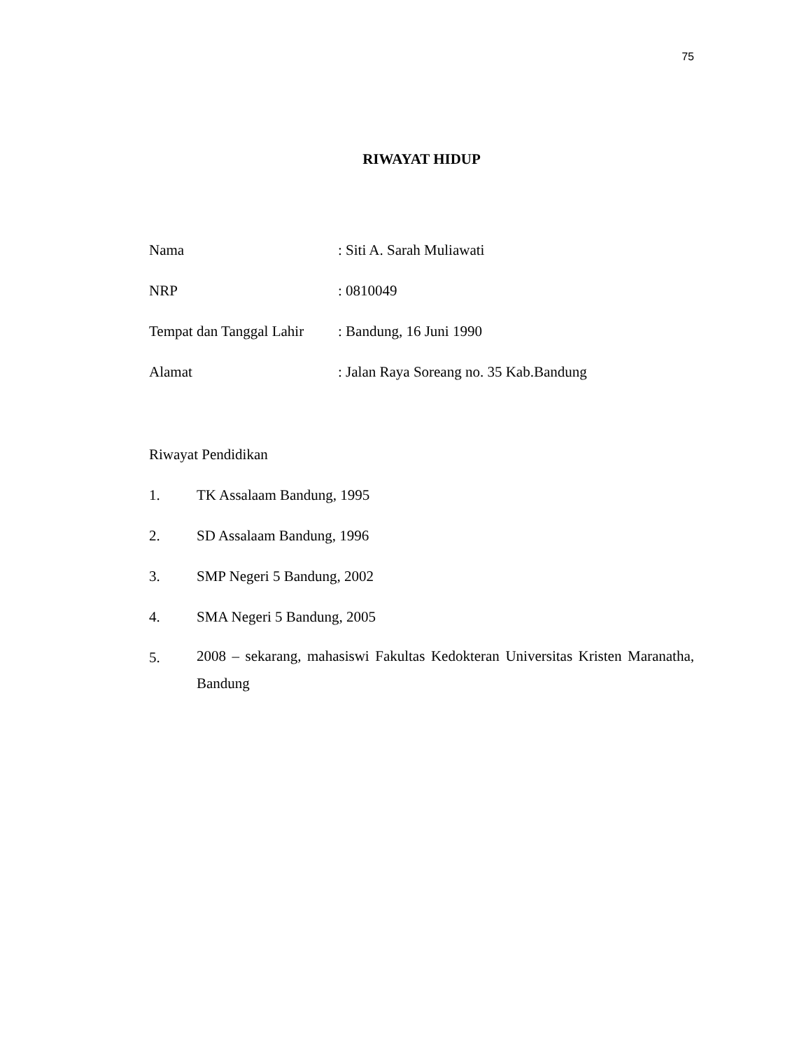75
RIWAYAT HIDUP
Nama : Siti A. Sarah Muliawati
NRP : 0810049
Tempat dan Tanggal Lahir
: Bandung, 16 Juni 1990
Alamat : Jalan Raya Soreang no. 35 Kab.Bandung
Riwayat Pendidikan
1. TK Assalaam Bandung, 1995
2. SD Assalaam Bandung, 1996
3. SMP Negeri 5 Bandung, 2002
4. SMA Negeri 5 Bandung, 2005
5.
2008 – sekarang, mahasiswi Fakultas Kedokteran Universitas Kristen Maranatha, Bandung